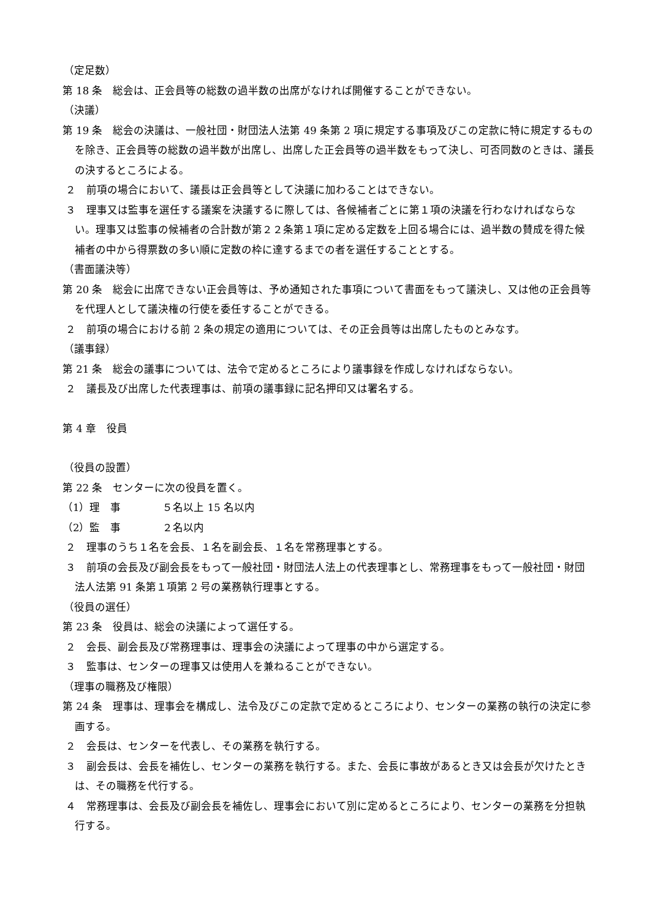（定足数）
第 18 条　総会は、正会員等の総数の過半数の出席がなければ開催することができない。
（決議）
第 19 条　総会の決議は、一般社団・財団法人法第 49 条第 2 項に規定する事項及びこの定款に特に規定するものを除き、正会員等の総数の過半数が出席し、出席した正会員等の過半数をもって決し、可否同数のときは、議長の決するところによる。
２　前項の場合において、議長は正会員等として決議に加わることはできない。
３　理事又は監事を選任する議案を決議するに際しては、各候補者ごとに第１項の決議を行わなければならない。理事又は監事の候補者の合計数が第２２条第１項に定める定数を上回る場合には、過半数の賛成を得た候補者の中から得票数の多い順に定数の枠に達するまでの者を選任することとする。
（書面議決等）
第 20 条　総会に出席できない正会員等は、予め通知された事項について書面をもって議決し、又は他の正会員等を代理人として議決権の行使を委任することができる。
２　前項の場合における前 2 条の規定の適用については、その正会員等は出席したものとみなす。
（議事録）
第 21 条　総会の議事については、法令で定めるところにより議事録を作成しなければならない。
２　議長及び出席した代表理事は、前項の議事録に記名押印又は署名する。
第 4 章　役員
（役員の設置）
第 22 条　センターに次の役員を置く。
（1）理　事　　　　５名以上 15 名以内
（2）監　事　　　　２名以内
２　理事のうち１名を会長、１名を副会長、１名を常務理事とする。
３　前項の会長及び副会長をもって一般社団・財団法人法上の代表理事とし、常務理事をもって一般社団・財団法人法第 91 条第１項第 2 号の業務執行理事とする。
（役員の選任）
第 23 条　役員は、総会の決議によって選任する。
２　会長、副会長及び常務理事は、理事会の決議によって理事の中から選定する。
３　監事は、センターの理事又は使用人を兼ねることができない。
（理事の職務及び権限）
第 24 条　理事は、理事会を構成し、法令及びこの定款で定めるところにより、センターの業務の執行の決定に参画する。
２　会長は、センターを代表し、その業務を執行する。
３　副会長は、会長を補佐し、センターの業務を執行する。また、会長に事故があるとき又は会長が欠けたときは、その職務を代行する。
４　常務理事は、会長及び副会長を補佐し、理事会において別に定めるところにより、センターの業務を分担執行する。